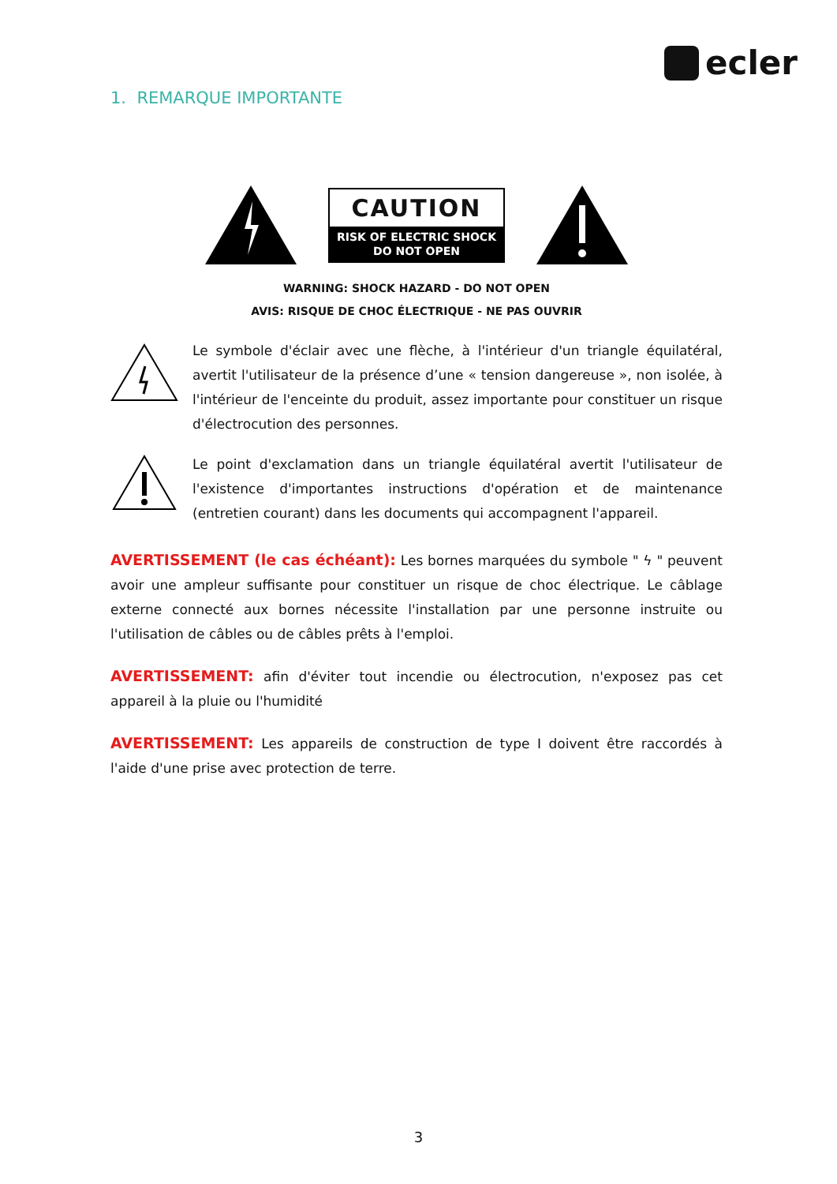ecler
1. REMARQUE IMPORTANTE
CAUTION
RISK OF ELECTRIC SHOCK
DO NOT OPEN
WARNING: SHOCK HAZARD - DO NOT OPEN
AVIS: RISQUE DE CHOC ÉLECTRIQUE - NE PAS OUVRIR
Le symbole d'éclair avec une flèche, à l'intérieur d'un triangle équilatéral, avertit l'utilisateur de la présence d’une « tension dangereuse », non isolée, à l'intérieur de l'enceinte du produit, assez importante pour constituer un risque d'électrocution des personnes.
Le point d'exclamation dans un triangle équilatéral avertit l'utilisateur de l'existence d'importantes instructions d'opération et de maintenance (entretien courant) dans les documents qui accompagnent l'appareil.
AVERTISSEMENT (le cas échéant): Les bornes marquées du symbole " ϟ " peuvent avoir une ampleur suffisante pour constituer un risque de choc électrique. Le câblage externe connecté aux bornes nécessite l'installation par une personne instruite ou l'utilisation de câbles ou de câbles prêts à l'emploi.
AVERTISSEMENT: afin d'éviter tout incendie ou électrocution, n'exposez pas cet appareil à la pluie ou l'humidité
AVERTISSEMENT: Les appareils de construction de type I doivent être raccordés à l'aide d'une prise avec protection de terre.
3